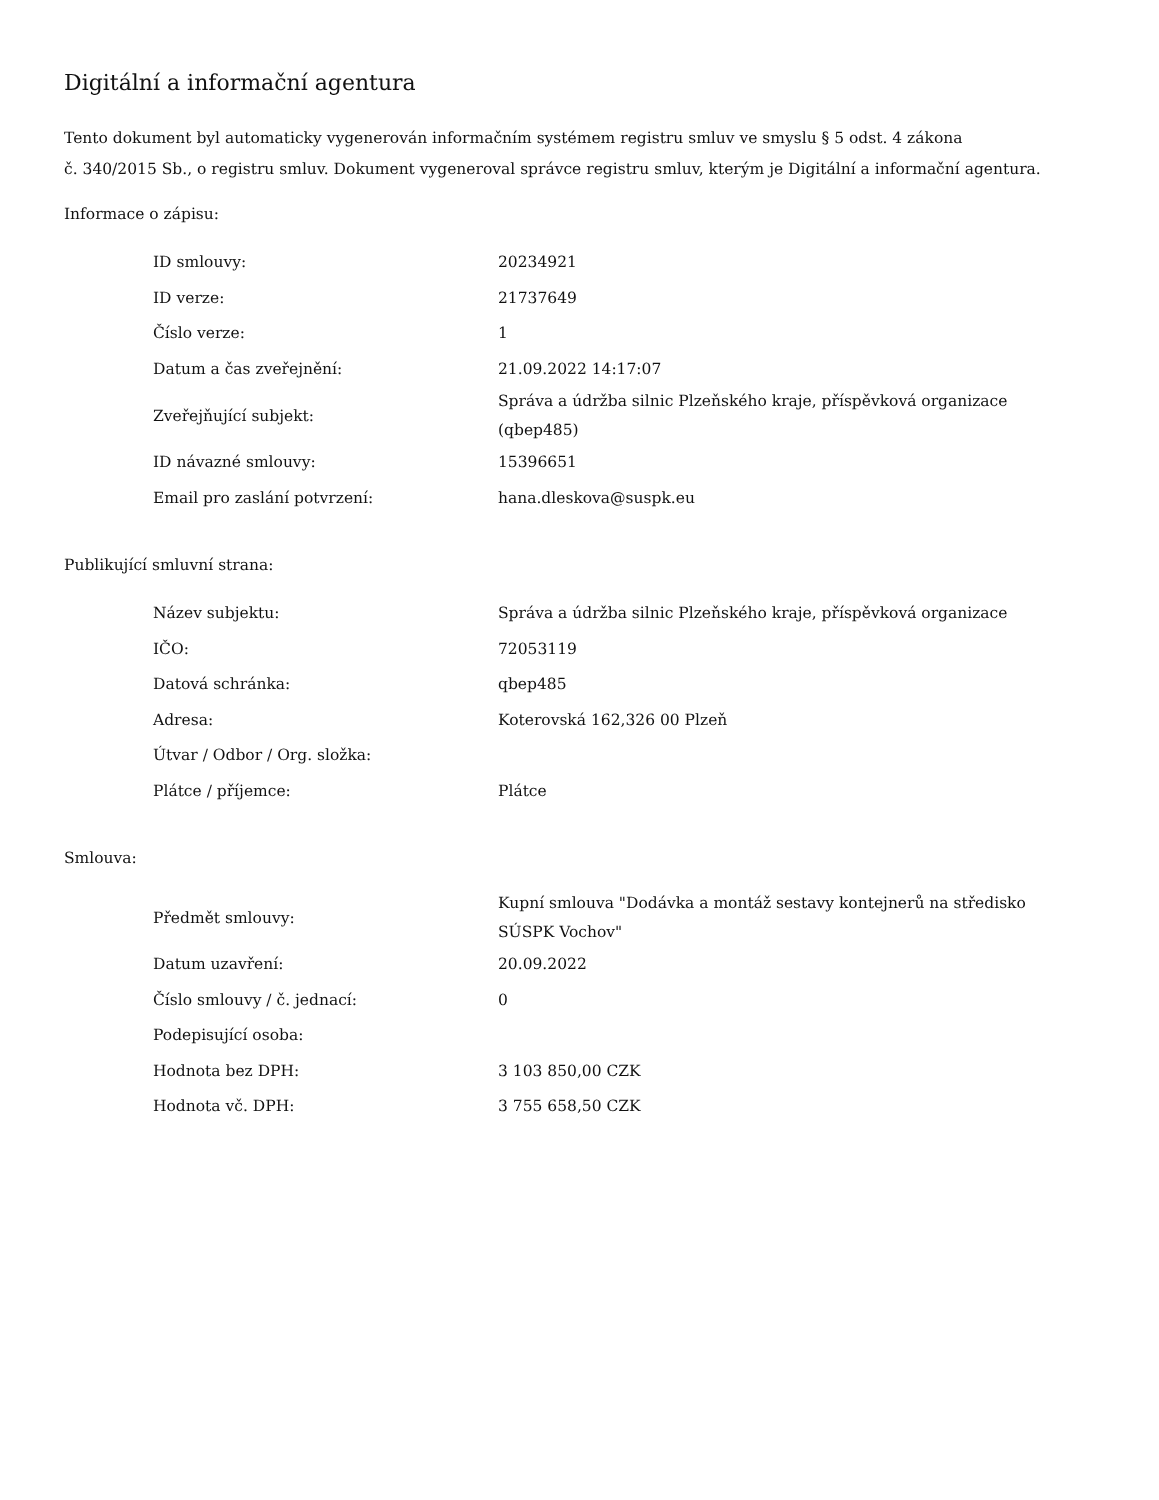Digitální a informační agentura
Tento dokument byl automaticky vygenerován informačním systémem registru smluv ve smyslu § 5 odst. 4 zákona
č. 340/2015 Sb., o registru smluv. Dokument vygeneroval správce registru smluv, kterým je Digitální a informační agentura.
Informace o zápisu:
| ID smlouvy: | 20234921 |
| ID verze: | 21737649 |
| Číslo verze: | 1 |
| Datum a čas zveřejnění: | 21.09.2022 14:17:07 |
| Zveřejňující subjekt: | Správa a údržba silnic Plzeňského kraje, příspěvková organizace (qbep485) |
| ID návazné smlouvy: | 15396651 |
| Email pro zaslání potvrzení: | hana.dleskova@suspk.eu |
Publikující smluvní strana:
| Název subjektu: | Správa a údržba silnic Plzeňského kraje, příspěvková organizace |
| IČO: | 72053119 |
| Datová schránka: | qbep485 |
| Adresa: | Koterovská 162,326 00 Plzeň |
| Útvar / Odbor / Org. složka: | |
| Plátce / příjemce: | Plátce |
Smlouva:
| Předmět smlouvy: | Kupní smlouva "Dodávka a montáž sestavy kontejnerů na středisko SÚSPK Vochov" |
| Datum uzavření: | 20.09.2022 |
| Číslo smlouvy / č. jednací: | 0 |
| Podepisující osoba: | |
| Hodnota bez DPH: | 3 103 850,00 CZK |
| Hodnota vč. DPH: | 3 755 658,50 CZK |